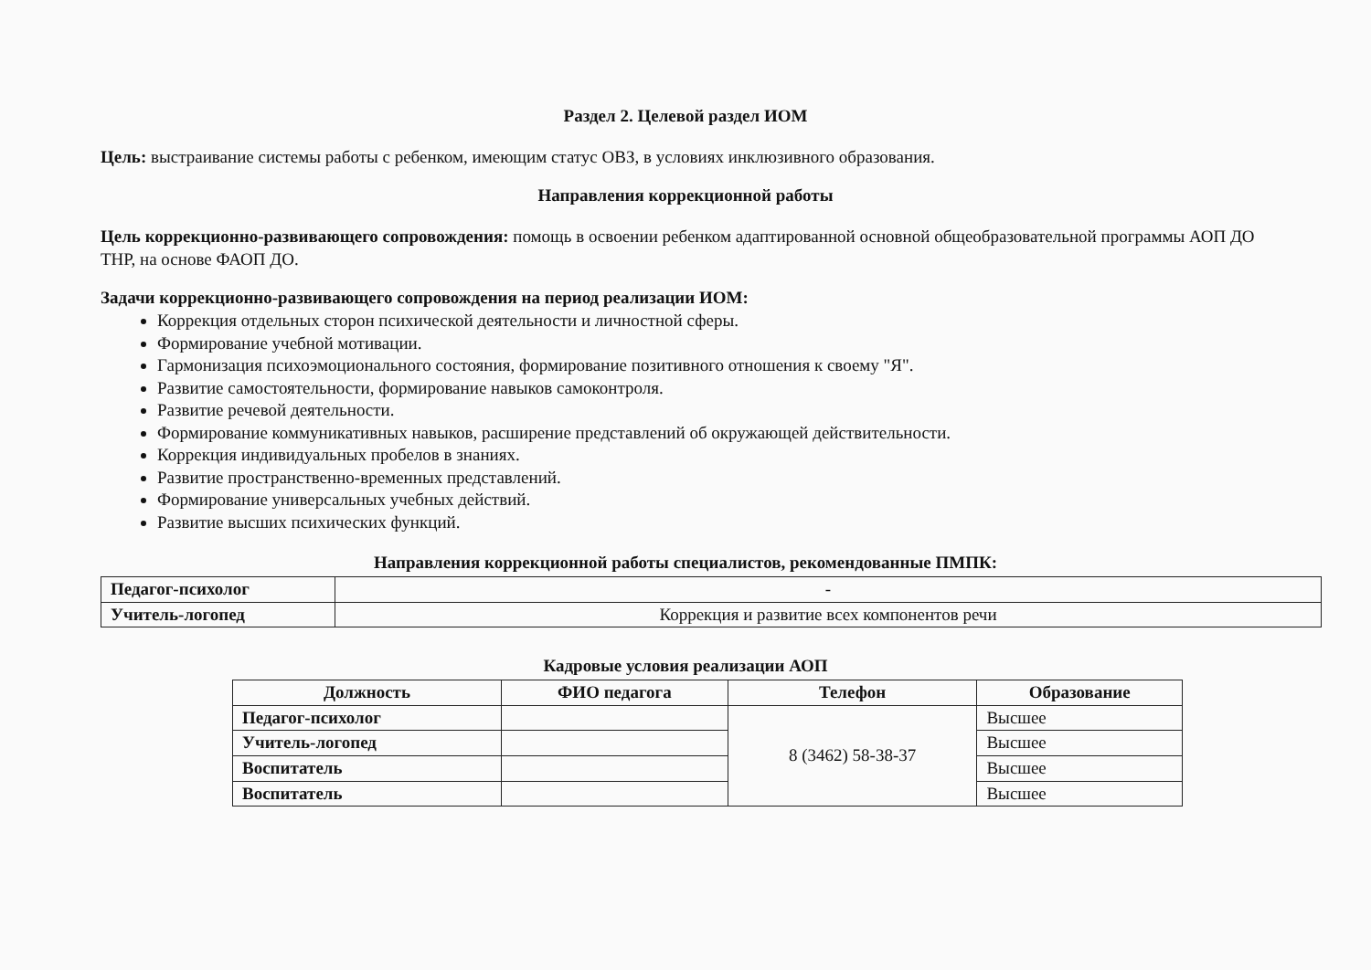Раздел 2. Целевой раздел ИОМ
Цель: выстраивание системы работы с ребенком, имеющим статус ОВЗ, в условиях инклюзивного образования.
Направления коррекционной работы
Цель коррекционно-развивающего сопровождения: помощь в освоении ребенком адаптированной основной общеобразовательной программы АОП ДО ТНР, на основе ФАОП ДО.
Задачи коррекционно-развивающего сопровождения на период реализации ИОМ:
Коррекция отдельных сторон психической деятельности и личностной сферы.
Формирование учебной мотивации.
Гармонизация психоэмоционального состояния, формирование позитивного отношения к своему "Я".
Развитие самостоятельности, формирование навыков самоконтроля.
Развитие речевой деятельности.
Формирование коммуникативных навыков, расширение представлений об окружающей действительности.
Коррекция индивидуальных пробелов в знаниях.
Развитие пространственно-временных представлений.
Формирование универсальных учебных действий.
Развитие высших психических функций.
Направления коррекционной работы специалистов, рекомендованные ПМПК:
| Педагог-психолог | - |
| Учитель-логопед | Коррекция и развитие всех компонентов речи |
Кадровые условия реализации АОП
| Должность | ФИО педагога | Телефон | Образование |
| --- | --- | --- | --- |
| Педагог-психолог | | 8 (3462) 58-38-37 | Высшее |
| Учитель-логопед | | | Высшее |
| Воспитатель | | | Высшее |
| Воспитатель | | | Высшее |